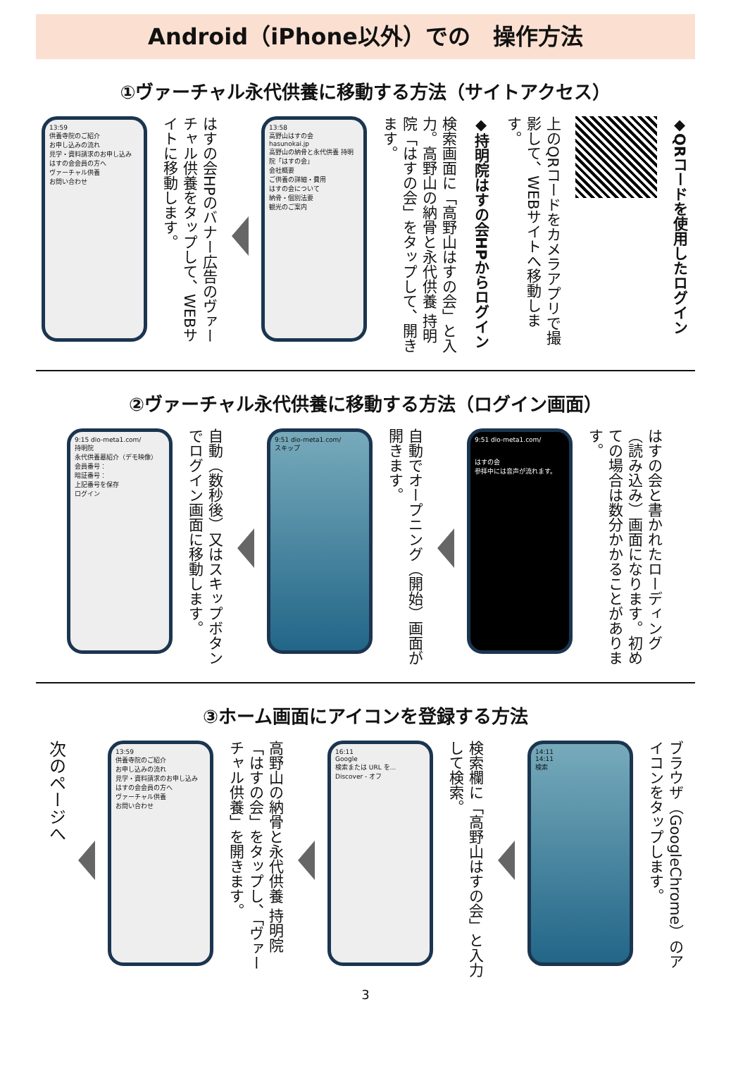Android（iPhone以外）での　操作方法
①ヴァーチャル永代供養に移動する方法（サイトアクセス）
◆QRコードを使用したログイン
上のQRコードをカメラアプリで撮影して、WEBサイトへ移動します。
◆持明院はすの会HPからログイン
検索画面に「高野山はすの会」と入力。高野山の納骨と永代供養 持明院「はすの会」をタップして、開きます。
13:58
高野山はすの会
hasunokai.jp
高野山の納骨と永代供養 持明院「はすの会」
会社概要
ご供養の詳細・費用
はすの会について
納骨・個別法要
観光のご案内
はすの会HPのバナー広告のヴァーチャル供養をタップして、WEBサイトに移動します。
13:59
供養寺院のご紹介
お申し込みの流れ
見学・資料請求のお申し込み
はすの会会員の方へ
ヴァーチャル供養
お問い合わせ
②ヴァーチャル永代供養に移動する方法（ログイン画面）
はすの会と書かれたローディング（読み込み）画面になります。初めての場合は数分かかることがあります。
9:51 dio-meta1.com/
はすの会
参拝中には音声が流れます。
自動でオープニング（開始）画面が開きます。
9:51 dio-meta1.com/
スキップ
自動（数秒後）又はスキップボタンでログイン画面に移動します。
9:15 dio-meta1.com/
持明院
永代供養墓紹介（デモ映像）
会員番号：
暗証番号：
上記番号を保存
ログイン
③ホーム画面にアイコンを登録する方法
ブラウザ（GoogleChrome）のアイコンをタップします。
14:11
14:11
検索
検索欄に「高野山はすの会」と入力して検索。
16:11
Google
検索または URL を...
Discover - オフ
高野山の納骨と永代供養 持明院「はすの会」をタップし、「ヴァーチャル供養」を開きます。
13:59
供養寺院のご紹介
お申し込みの流れ
見学・資料請求のお申し込み
はすの会会員の方へ
ヴァーチャル供養
お問い合わせ
次のページへ
3